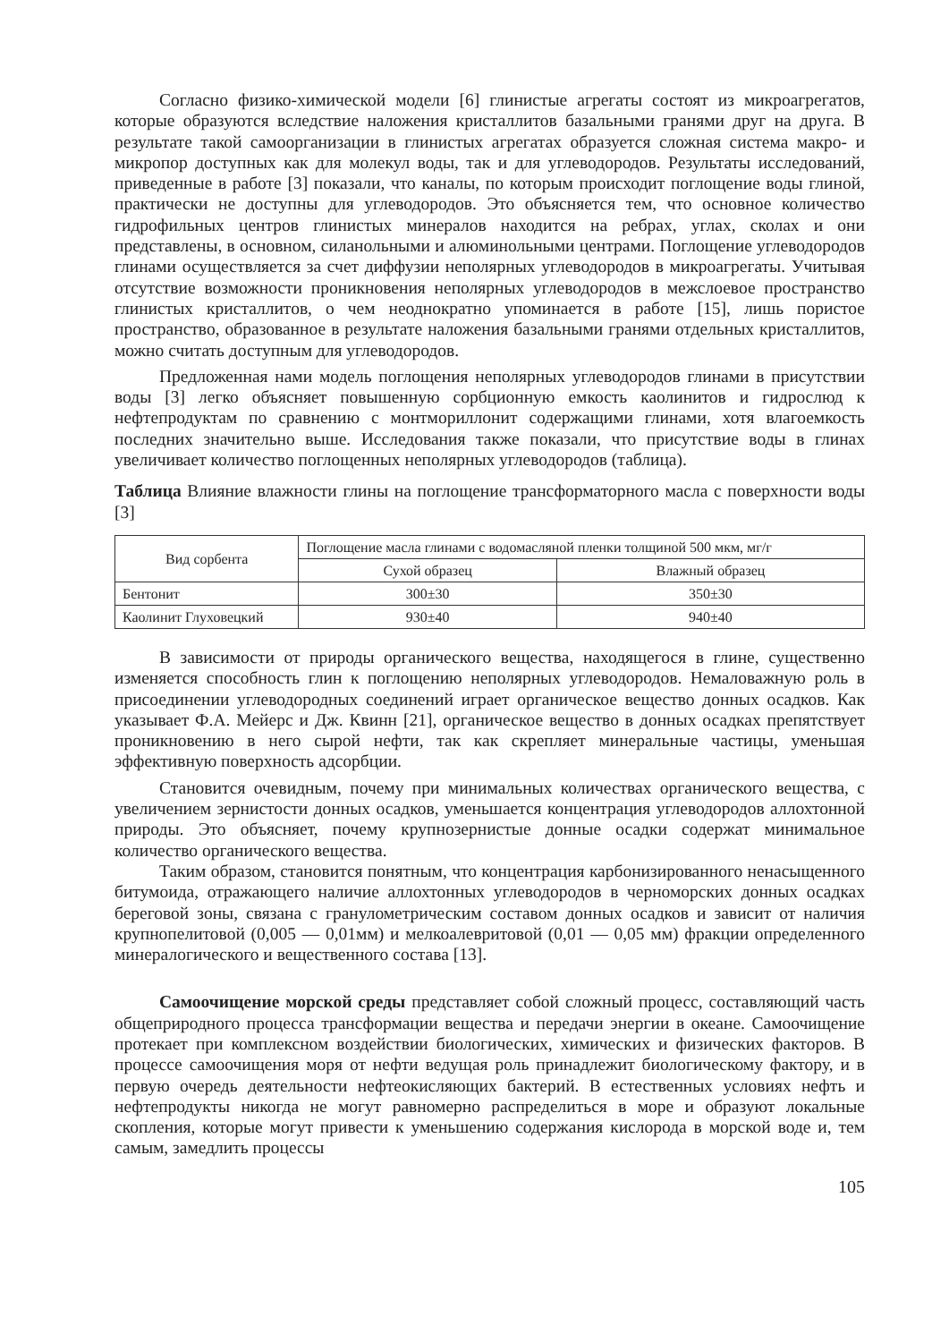Согласно физико-химической модели [6] глинистые агрегаты состоят из микроагрегатов, которые образуются вследствие наложения кристаллитов базальными гранями друг на друга. В результате такой самоорганизации в глинистых агрегатах образуется сложная система макро- и микропор доступных как для молекул воды, так и для углеводородов. Результаты исследований, приведенные в работе [3] показали, что каналы, по которым происходит поглощение воды глиной, практически не доступны для углеводородов. Это объясняется тем, что основное количество гидрофильных центров глинистых минералов находится на ребрах, углах, сколах и они представлены, в основном, силанольными и алюминольными центрами. Поглощение углеводородов глинами осуществляется за счет диффузии неполярных углеводородов в микроагрегаты. Учитывая отсутствие возможности проникновения неполярных углеводородов в межслоевое пространство глинистых кристаллитов, о чем неоднократно упоминается в работе [15], лишь пористое пространство, образованное в результате наложения базальными гранями отдельных кристаллитов, можно считать доступным для углеводородов.
Предложенная нами модель поглощения неполярных углеводородов глинами в присутствии воды [3] легко объясняет повышенную сорбционную емкость каолинитов и гидрослюд к нефтепродуктам по сравнению с монтмориллонит содержащими глинами, хотя влагоемкость последних значительно выше. Исследования также показали, что присутствие воды в глинах увеличивает количество поглощенных неполярных углеводородов (таблица).
Таблица Влияние влажности глины на поглощение трансформаторного масла с поверхности воды [3]
| Вид сорбента | Поглощение масла глинами с водомасляной пленки толщиной 500 мкм, мг/г | |
| --- | --- | --- |
| | Сухой образец | Влажный образец |
| Бентонит | 300±30 | 350±30 |
| Каолинит Глуховецкий | 930±40 | 940±40 |
В зависимости от природы органического вещества, находящегося в глине, существенно изменяется способность глин к поглощению неполярных углеводородов. Немаловажную роль в присоединении углеводородных соединений играет органическое вещество донных осадков. Как указывает Ф.А. Мейерс и Дж. Квинн [21], органическое вещество в донных осадках препятствует проникновению в него сырой нефти, так как скрепляет минеральные частицы, уменьшая эффективную поверхность адсорбции.
Становится очевидным, почему при минимальных количествах органического вещества, с увеличением зернистости донных осадков, уменьшается концентрация углеводородов аллохтонной природы. Это объясняет, почему крупнозернистые донные осадки содержат минимальное количество органического вещества.
Таким образом, становится понятным, что концентрация карбонизированного ненасыщенного битумоида, отражающего наличие аллохтонных углеводородов в черноморских донных осадках береговой зоны, связана с гранулометрическим составом донных осадков и зависит от наличия крупнопелитовой (0,005 — 0,01мм) и мелкоалевритовой (0,01 — 0,05 мм) фракции определенного минералогического и вещественного состава [13].
Самоочищение морской среды представляет собой сложный процесс, составляющий часть общеприродного процесса трансформации вещества и передачи энергии в океане. Самоочищение протекает при комплексном воздействии биологических, химических и физических факторов. В процессе самоочищения моря от нефти ведущая роль принадлежит биологическому фактору, и в первую очередь деятельности нефтеокисляющих бактерий. В естественных условиях нефть и нефтепродукты никогда не могут равномерно распределиться в море и образуют локальные скопления, которые могут привести к уменьшению содержания кислорода в морской воде и, тем самым, замедлить процессы
105